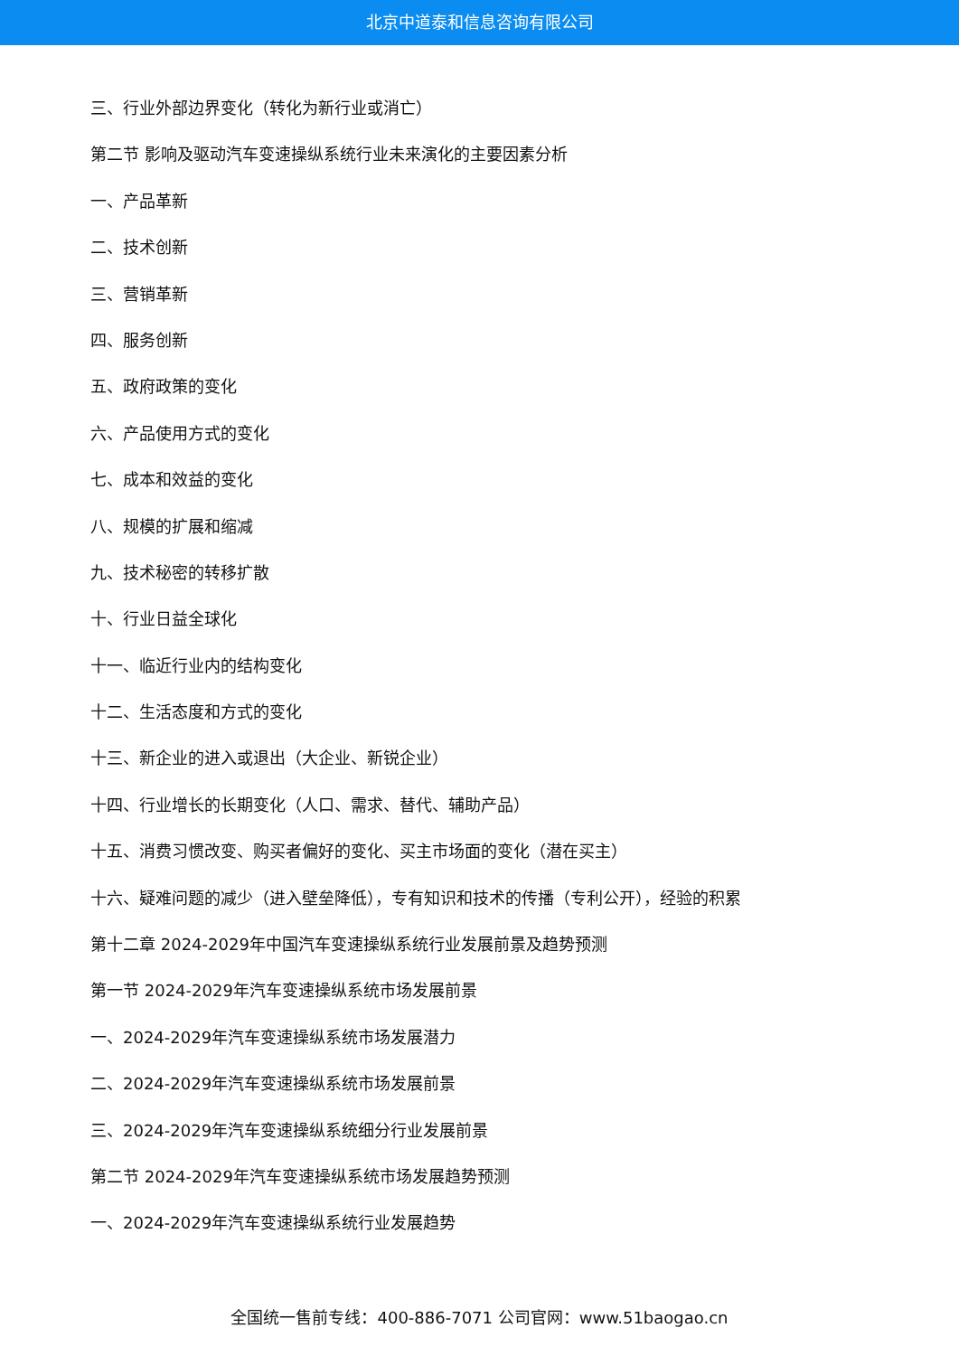北京中道泰和信息咨询有限公司
三、行业外部边界变化（转化为新行业或消亡）
第二节 影响及驱动汽车变速操纵系统行业未来演化的主要因素分析
一、产品革新
二、技术创新
三、营销革新
四、服务创新
五、政府政策的变化
六、产品使用方式的变化
七、成本和效益的变化
八、规模的扩展和缩减
九、技术秘密的转移扩散
十、行业日益全球化
十一、临近行业内的结构变化
十二、生活态度和方式的变化
十三、新企业的进入或退出（大企业、新锐企业）
十四、行业增长的长期变化（人口、需求、替代、辅助产品）
十五、消费习惯改变、购买者偏好的变化、买主市场面的变化（潜在买主）
十六、疑难问题的减少（进入壁垒降低），专有知识和技术的传播（专利公开），经验的积累
第十二章 2024-2029年中国汽车变速操纵系统行业发展前景及趋势预测
第一节 2024-2029年汽车变速操纵系统市场发展前景
一、2024-2029年汽车变速操纵系统市场发展潜力
二、2024-2029年汽车变速操纵系统市场发展前景
三、2024-2029年汽车变速操纵系统细分行业发展前景
第二节 2024-2029年汽车变速操纵系统市场发展趋势预测
一、2024-2029年汽车变速操纵系统行业发展趋势
全国统一售前专线：400-886-7071 公司官网：www.51baogao.cn